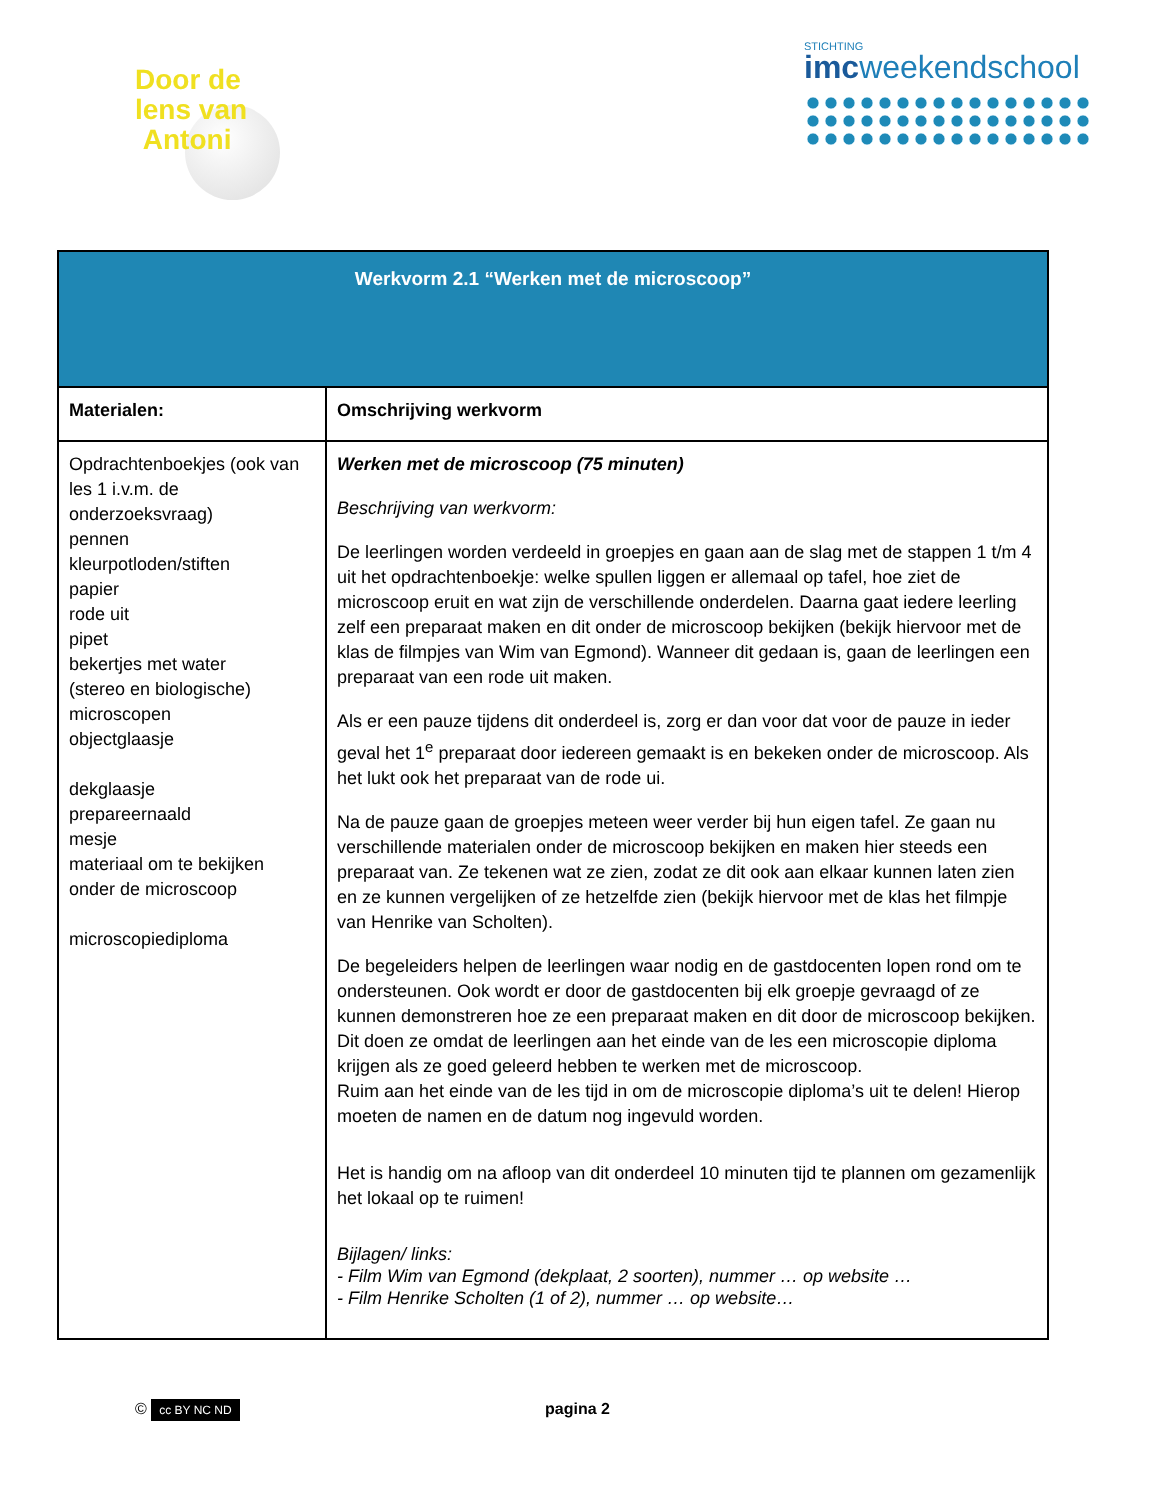Door de
lens van
Antoni
STICHTING
imcweekendschool
| Werkvorm 2.1 “Werken met de microscoop” | |
| --- | --- |
| Materialen: | Omschrijving werkvorm |
| Opdrachtenboekjes (ook van les 1 i.v.m. de onderzoeksvraag) pennen kleurpotloden/stiften papier rode uit pipet bekertjes met water (stereo en biologische) microscopen objectglaasje dekglaasje prepareernaald mesje materiaal om te bekijken onder de microscoop microscopiediploma | Werken met de microscoop (75 minuten) Beschrijving van werkvorm: De leerlingen worden verdeeld in groepjes en gaan aan de slag met de stappen 1 t/m 4 uit het opdrachtenboekje: welke spullen liggen er allemaal op tafel, hoe ziet de microscoop eruit en wat zijn de verschillende onderdelen. Daarna gaat iedere leerling zelf een preparaat maken en dit onder de microscoop bekijken (bekijk hiervoor met de klas de filmpjes van Wim van Egmond). Wanneer dit gedaan is, gaan de leerlingen een preparaat van een rode uit maken. Als er een pauze tijdens dit onderdeel is, zorg er dan voor dat voor de pauze in ieder geval het 1<sup>e</sup> preparaat door iedereen gemaakt is en bekeken onder de microscoop. Als het lukt ook het preparaat van de rode ui. Na de pauze gaan de groepjes meteen weer verder bij hun eigen tafel. Ze gaan nu verschillende materialen onder de microscoop bekijken en maken hier steeds een preparaat van. Ze tekenen wat ze zien, zodat ze dit ook aan elkaar kunnen laten zien en ze kunnen vergelijken of ze hetzelfde zien (bekijk hiervoor met de klas het filmpje van Henrike van Scholten). De begeleiders helpen de leerlingen waar nodig en de gastdocenten lopen rond om te ondersteunen. Ook wordt er door de gastdocenten bij elk groepje gevraagd of ze kunnen demonstreren hoe ze een preparaat maken en dit door de microscoop bekijken. Dit doen ze omdat de leerlingen aan het einde van de les een microscopie diploma krijgen als ze goed geleerd hebben te werken met de microscoop. Ruim aan het einde van de les tijd in om de microscopie diploma’s uit te delen! Hierop moeten de namen en de datum nog ingevuld worden. Het is handig om na afloop van dit onderdeel 10 minuten tijd te plannen om gezamenlijk het lokaal op te ruimen! Bijlagen/ links: - Film Wim van Egmond (dekplaat, 2 soorten), nummer … op website … - Film Henrike Scholten (1 of 2), nummer … op website… |
© cc BY NC ND
pagina 2